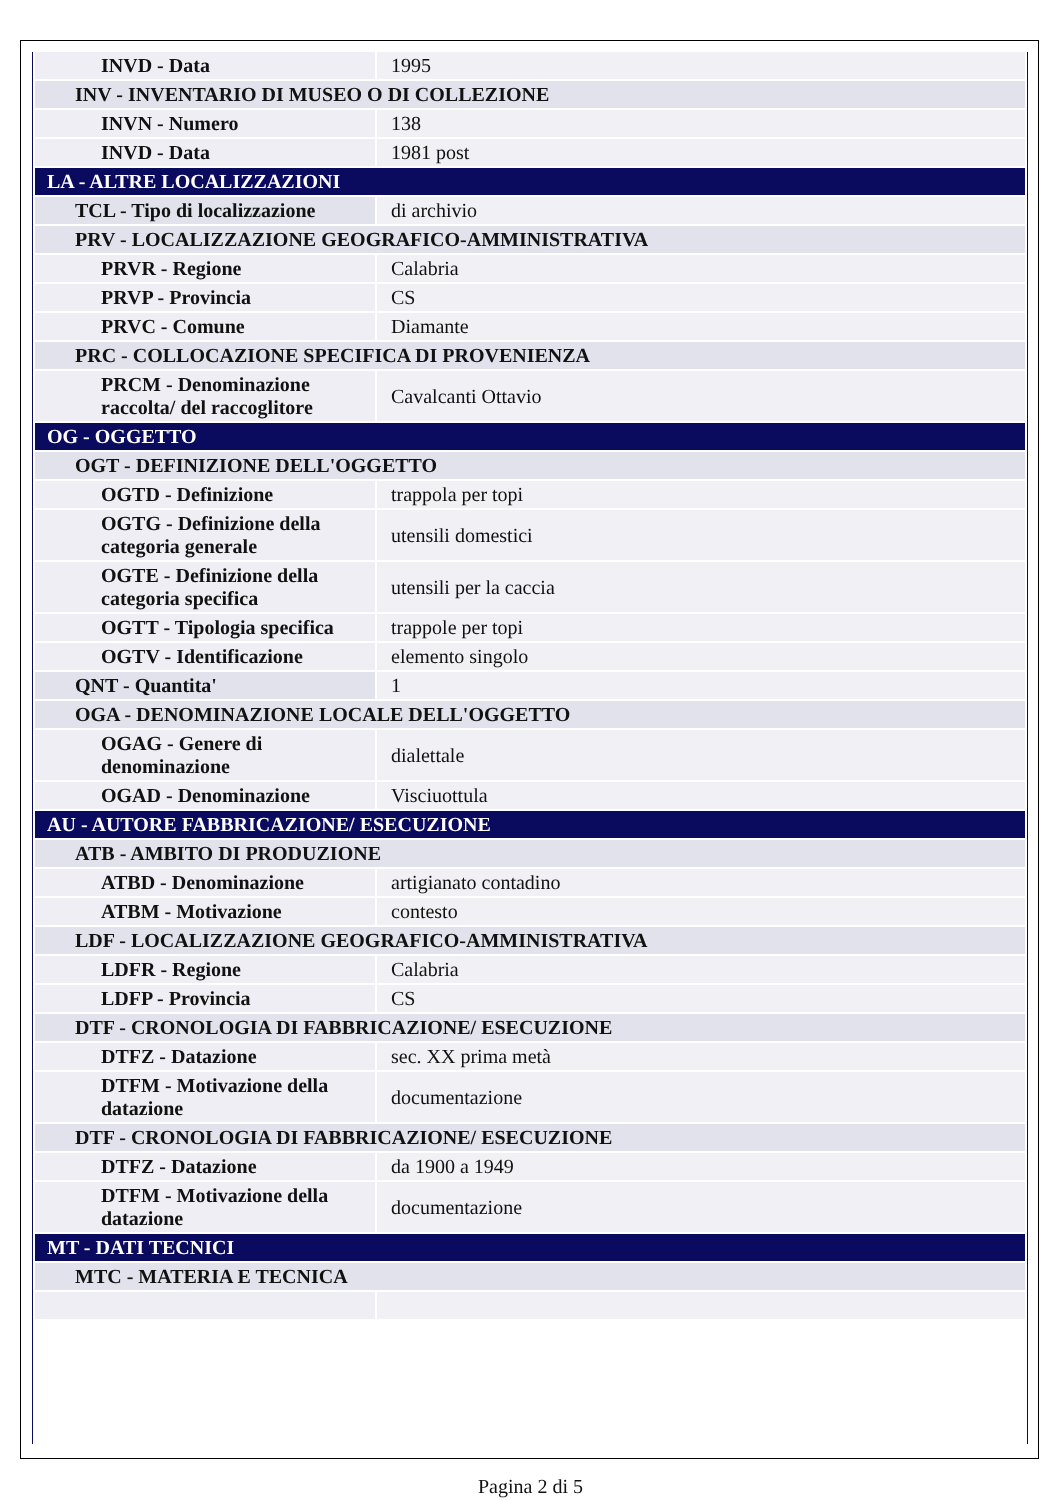| INVD - Data | 1995 |
| INV - INVENTARIO DI MUSEO O DI COLLEZIONE | |
| INVN - Numero | 138 |
| INVD - Data | 1981 post |
| LA - ALTRE LOCALIZZAZIONI | |
| TCL - Tipo di localizzazione | di archivio |
| PRV - LOCALIZZAZIONE GEOGRAFICO-AMMINISTRATIVA | |
| PRVR - Regione | Calabria |
| PRVP - Provincia | CS |
| PRVC - Comune | Diamante |
| PRC - COLLOCAZIONE SPECIFICA DI PROVENIENZA | |
| PRCM - Denominazione raccolta/ del raccoglitore | Cavalcanti Ottavio |
| OG - OGGETTO | |
| OGT - DEFINIZIONE DELL'OGGETTO | |
| OGTD - Definizione | trappola per topi |
| OGTG - Definizione della categoria generale | utensili domestici |
| OGTE - Definizione della categoria specifica | utensili per la caccia |
| OGTT - Tipologia specifica | trappole per topi |
| OGTV - Identificazione | elemento singolo |
| QNT - Quantita' | 1 |
| OGA - DENOMINAZIONE LOCALE DELL'OGGETTO | |
| OGAG - Genere di denominazione | dialettale |
| OGAD - Denominazione | Visciuottula |
| AU - AUTORE FABBRICAZIONE/ ESECUZIONE | |
| ATB - AMBITO DI PRODUZIONE | |
| ATBD - Denominazione | artigianato contadino |
| ATBM - Motivazione | contesto |
| LDF - LOCALIZZAZIONE GEOGRAFICO-AMMINISTRATIVA | |
| LDFR - Regione | Calabria |
| LDFP - Provincia | CS |
| DTF - CRONOLOGIA DI FABBRICAZIONE/ ESECUZIONE | |
| DTFZ - Datazione | sec. XX prima metà |
| DTFM - Motivazione della datazione | documentazione |
| DTF - CRONOLOGIA DI FABBRICAZIONE/ ESECUZIONE | |
| DTFZ - Datazione | da 1900 a 1949 |
| DTFM - Motivazione della datazione | documentazione |
| MT - DATI TECNICI | |
| MTC - MATERIA E TECNICA | |
Pagina 2 di 5